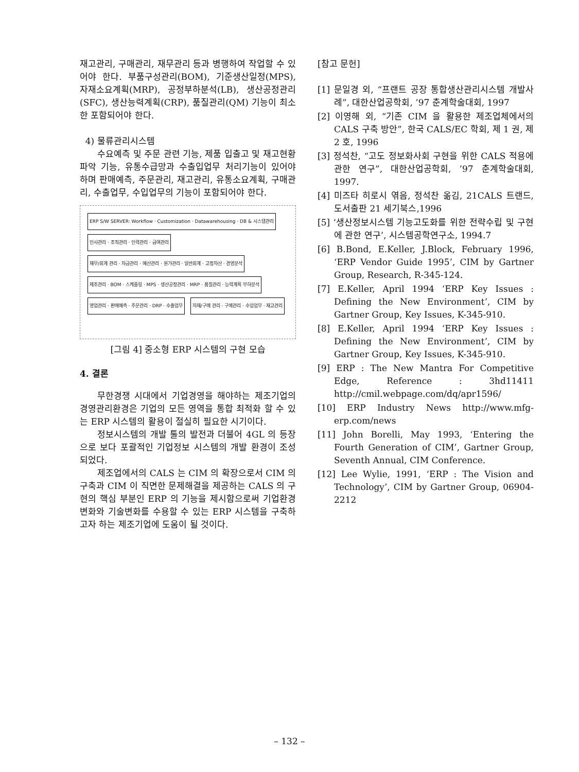재고관리, 구매관리, 재무관리 등과 병행하여 작업할 수 있어야 한다. 부품구성관리(BOM), 기준생산일정(MPS), 자재소요계획(MRP), 공정부하분석(LB), 생산공정관리(SFC), 생산능력계획(CRP), 품질관리(QM) 기능이 최소한 포함되어야 한다.
4) 물류관리시스템
수요예측 및 주문 관련 기능, 제품 입출고 및 재고현황 파악 기능, 유통수급망과 수출입업무 처리기능이 있어야 하며 판매예측, 주문관리, 재고관리, 유통소요계획, 구매관리, 수출업무, 수입업무의 기능이 포함되어야 한다.
ERP S/W SERVER: Workflow · Customization · Datawarehousing · DB & 시스템관리
인사관리 · 조직관리 · 인력관리 · 급여관리
재무/회계 관리 · 자금관리 · 예산관리 · 원가관리 · 일반회계 · 고정자산 · 경영분석
제조관리 · BOM · 스케줄링 · MPS · 생산공정관리 · MRP · 품질관리 · 능력계획 부하분석
영업관리 · 판매예측 · 주문관리 · DRP · 수출업무
자재/구매 관리 · 구매관리 · 수입업무 · 재고관리
[그림 4] 중소형 ERP 시스템의 구현 모습
4. 결론
무한경쟁 시대에서 기업경영을 해야하는 제조기업의 경영관리환경은 기업의 모든 영역을 통합 최적화 할 수 있는 ERP 시스템의 활용이 절실히 필요한 시기이다.
정보시스템의 개발 툴의 발전과 더불어 4GL 의 등장으로 보다 포괄적인 기업정보 시스템의 개발 환경이 조성되었다.
제조업에서의 CALS 는 CIM 의 확장으로서 CIM 의 구축과 CIM 이 직면한 문제해결을 제공하는 CALS 의 구현의 핵심 부분인 ERP 의 기능을 제시함으로써 기업환경변화와 기술변화를 수용할 수 있는 ERP 시스템을 구축하고자 하는 제조기업에 도움이 될 것이다.
[참고 문헌]
[1] 문일경 외, “프랜트 공장 통합생산관리시스템 개발사례”, 대한산업공학회, ’97 춘계학술대회, 1997
[2] 이영해 외, “기존 CIM 을 활용한 제조업체에서의 CALS 구축 방안”, 한국 CALS/EC 학회, 제 1 권, 제 2 호, 1996
[3] 정석찬, “고도 정보화사회 구현을 위한 CALS 적용에 관한 연구”, 대한산업공학회, ’97 춘계학술대회, 1997.
[4] 미즈타 히로시 엮음, 정석찬 옮김, 21CALS 트랜드, 도서출판 21 세기북스,1996
[5] ‘생산정보시스템 기능고도화를 위한 전략수립 및 구현에 관한 연구’, 시스템공학연구소, 1994.7
[6] B.Bond, E.Keller, J.Block, February 1996, ‘ERP Vendor Guide 1995’, CIM by Gartner Group, Research, R-345-124.
[7] E.Keller, April 1994 ‘ERP Key Issues : Defining the New Environment’, CIM by Gartner Group, Key Issues, K-345-910.
[8] E.Keller, April 1994 ‘ERP Key Issues : Defining the New Environment’, CIM by Gartner Group, Key Issues, K-345-910.
[9] ERP : The New Mantra For Competitive Edge, Reference : 3hd11411 http://cmil.webpage.com/dq/apr1596/
[10] ERP Industry News http://www.mfg-erp.com/news
[11] John Borelli, May 1993, ‘Entering the Fourth Generation of CIM’, Gartner Group, Seventh Annual, CIM Conference.
[12] Lee Wylie, 1991, ‘ERP : The Vision and Technology’, CIM by Gartner Group, 06904-2212
– 132 –